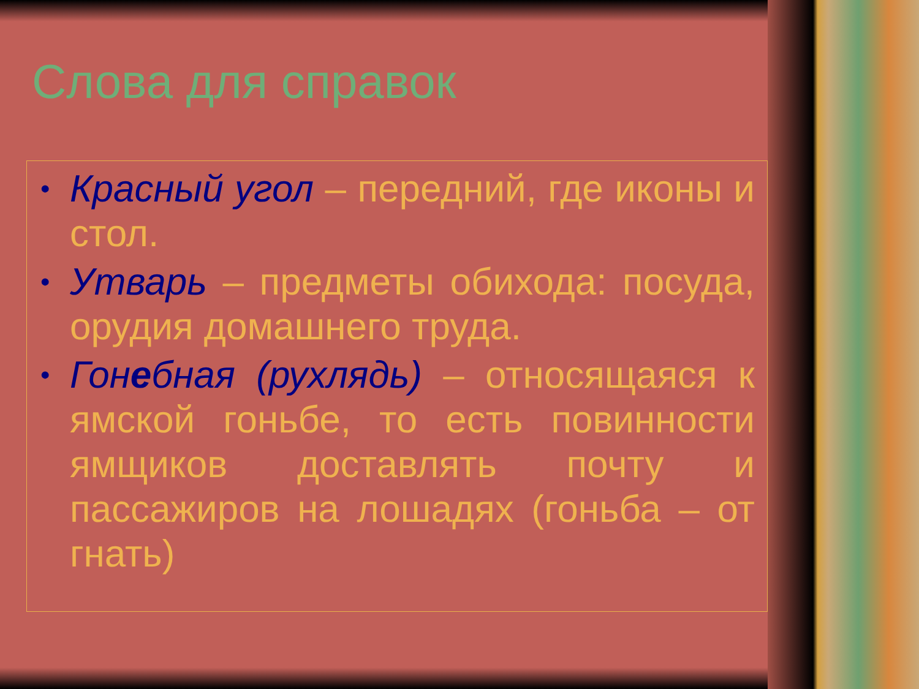Слова для справок
• Красный угол – передний, где иконы и стол.
• Утварь – предметы обихода: посуда, орудия домашнего труда.
• Гонебная (рухлядь) – относящаяся к ямской гоньбе, то есть повинности ямщиков доставлять почту и пассажиров на лошадях (гоньба – от гнать)